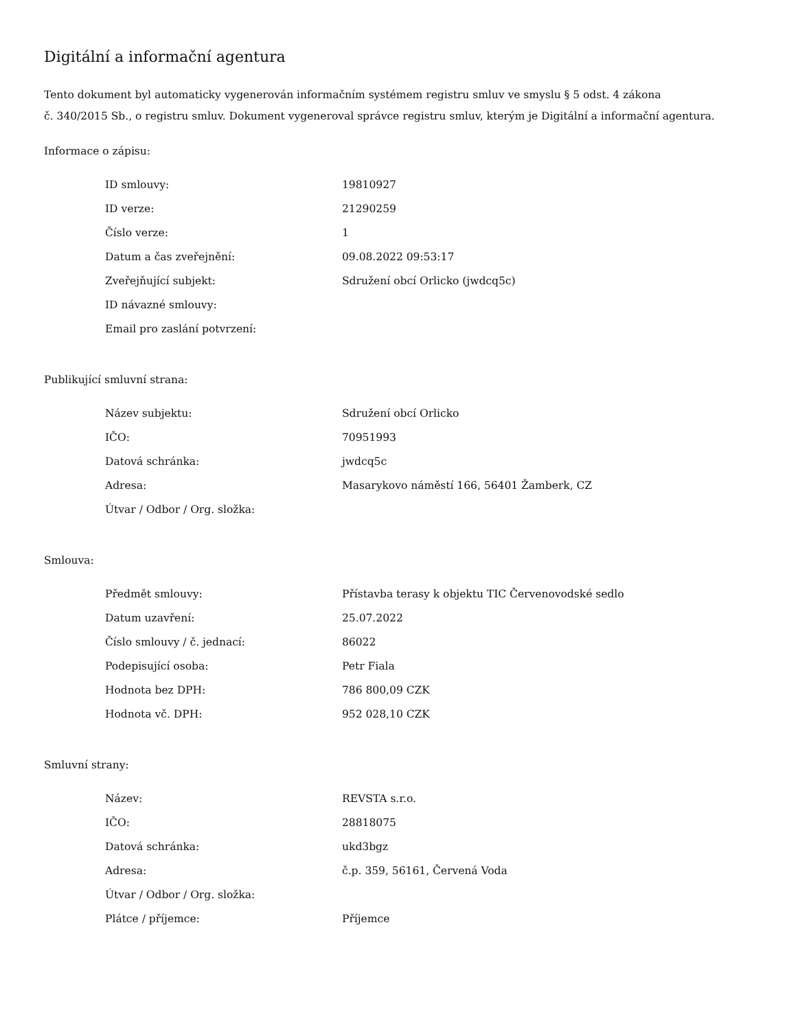Digitální a informační agentura
Tento dokument byl automaticky vygenerován informačním systémem registru smluv ve smyslu § 5 odst. 4 zákona
č. 340/2015 Sb., o registru smluv. Dokument vygeneroval správce registru smluv, kterým je Digitální a informační agentura.
Informace o zápisu:
| ID smlouvy: | 19810927 |
| ID verze: | 21290259 |
| Číslo verze: | 1 |
| Datum a čas zveřejnění: | 09.08.2022 09:53:17 |
| Zveřejňující subjekt: | Sdružení obcí Orlicko (jwdcq5c) |
| ID návazné smlouvy: | |
| Email pro zaslání potvrzení: | |
Publikující smluvní strana:
| Název subjektu: | Sdružení obcí Orlicko |
| IČO: | 70951993 |
| Datová schránka: | jwdcq5c |
| Adresa: | Masarykovo náměstí 166, 56401 Žamberk, CZ |
| Útvar / Odbor / Org. složka: | |
Smlouva:
| Předmět smlouvy: | Přístavba terasy k objektu TIC Červenovodské sedlo |
| Datum uzavření: | 25.07.2022 |
| Číslo smlouvy / č. jednací: | 86022 |
| Podepisující osoba: | Petr Fiala |
| Hodnota bez DPH: | 786 800,09 CZK |
| Hodnota vč. DPH: | 952 028,10 CZK |
Smluvní strany:
| Název: | REVSTA s.r.o. |
| IČO: | 28818075 |
| Datová schránka: | ukd3bgz |
| Adresa: | č.p. 359, 56161, Červená Voda |
| Útvar / Odbor / Org. složka: | |
| Plátce / příjemce: | Příjemce |